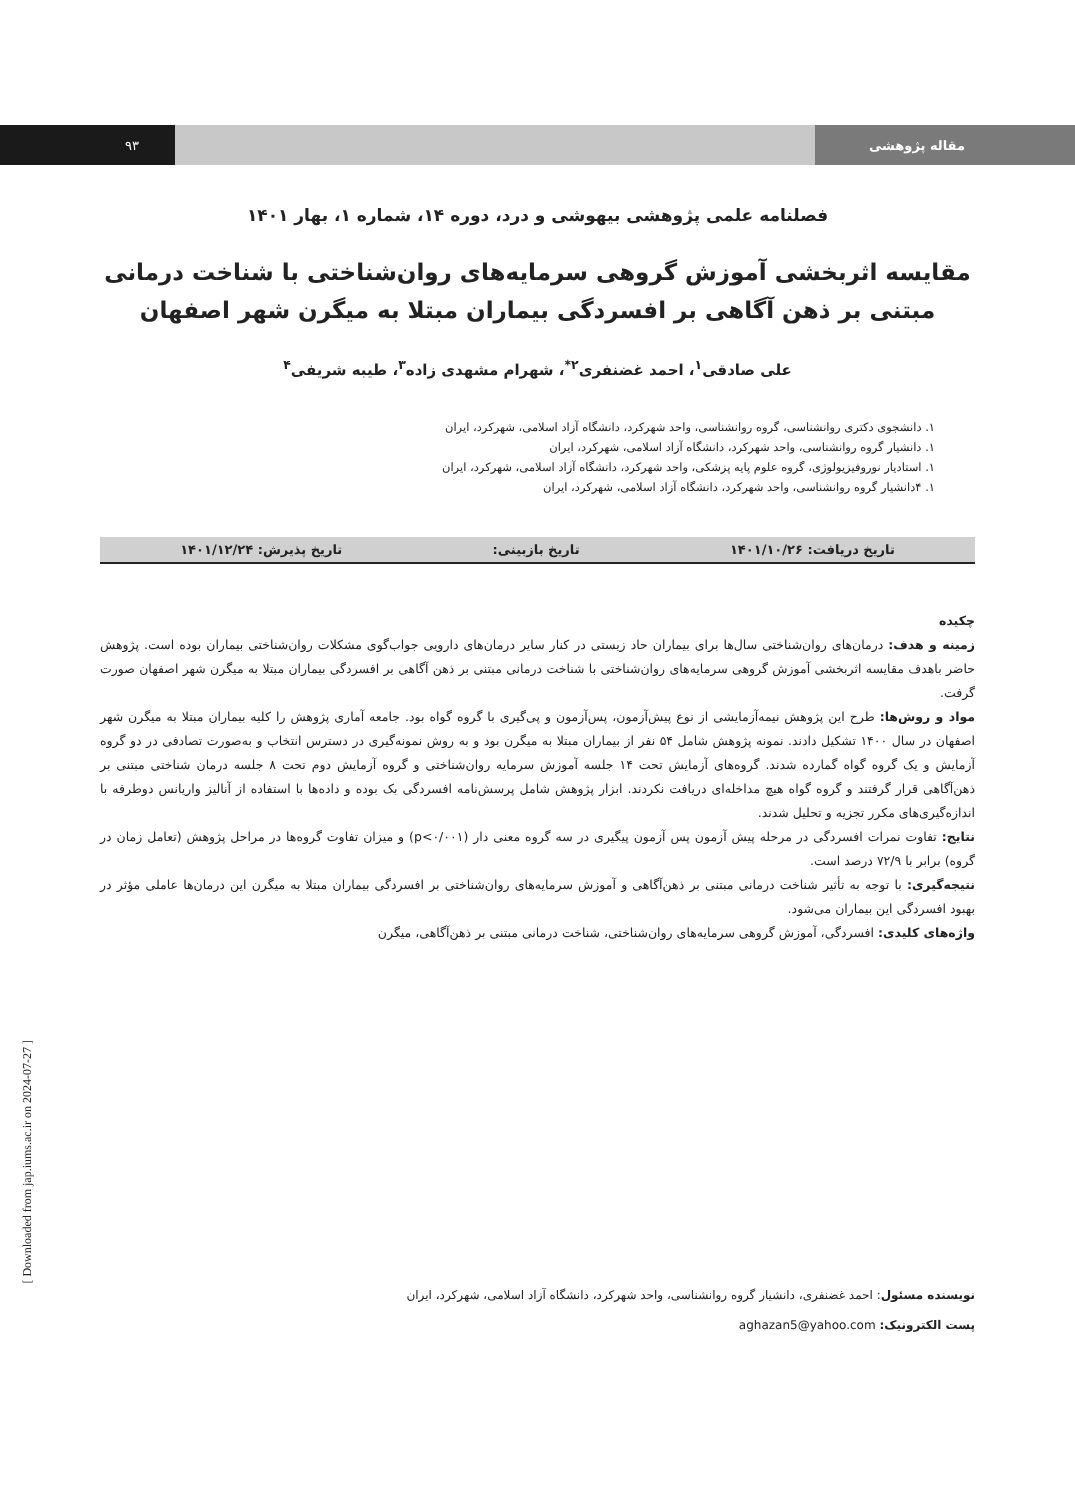۹۳ مقاله پژوهشی
فصلنامه علمی پژوهشی بیهوشی و درد، دوره ۱۴، شماره ۱، بهار ۱۴۰۱
مقایسه اثربخشی آموزش گروهی سرمایه‌های روان‌شناختی با شناخت درمانی مبتنی بر ذهن آگاهی بر افسردگی بیماران مبتلا به میگرن شهر اصفهان
علی صادقی<sup>۱</sup>، احمد غضنفری<sup>۲*</sup>، شهرام مشهدی زاده<sup>۳</sup>، طیبه شریفی<sup>۴</sup>
۱. دانشجوی دکتری روانشناسی، گروه روانشناسی، واحد شهرکرد، دانشگاه آزاد اسلامی، شهرکرد، ایران
۱. دانشیار گروه روانشناسی، واحد شهرکرد، دانشگاه آزاد اسلامی، شهرکرد، ایران
۱. استادیار نوروفیزیولوژی، گروه علوم پایه پزشکی، واحد شهرکرد، دانشگاه آزاد اسلامی، شهرکرد، ایران
۱. ۴دانشیار گروه روانشناسی، واحد شهرکرد، دانشگاه آزاد اسلامی، شهرکرد، ایران
تاریخ دریافت: ۱۴۰۱/۱۰/۲۶ تاریخ بازبینی: تاریخ پذیرش: ۱۴۰۱/۱۲/۲۴
چکیده
زمینه و هدف: درمان‌های روان‌شناختی سال‌ها برای بیماران حاد زیستی در کنار سایر درمان‌های دارویی جواب‌گوی مشکلات روان‌شناختی بیماران بوده است. پژوهش حاضر باهدف مقایسه اثربخشی آموزش گروهی سرمایه‌های روان‌شناختی با شناخت درمانی مبتنی بر ذهن آگاهی بر افسردگی بیماران مبتلا به میگرن شهر اصفهان صورت گرفت.
مواد و روش‌ها: طرح این پژوهش نیمه‌آزمایشی از نوع پیش‌آزمون، پس‌آزمون و پی‌گیری با گروه گواه بود. جامعه آماری پژوهش را کلیه بیماران مبتلا به میگرن شهر اصفهان در سال ۱۴۰۰ تشکیل دادند. نمونه پژوهش شامل ۵۴ نفر از بیماران مبتلا به میگرن بود و به روش نمونه‌گیری در دسترس انتخاب و به‌صورت تصادفی در دو گروه آزمایش و یک گروه گواه گمارده شدند. گروه‌های آزمایش تحت ۱۴ جلسه آموزش سرمایه روان‌شناختی و گروه آزمایش دوم تحت ۸ جلسه درمان شناختی مبتنی بر ذهن‌آگاهی قرار گرفتند و گروه گواه هیچ مداخله‌ای دریافت نکردند. ابزار پژوهش شامل پرسش‌نامه افسردگی بک بوده و داده‌ها با استفاده از آنالیز واریانس دوطرفه با اندازه‌گیری‌های مکرر تجزیه و تحلیل شدند.
نتایج: تفاوت نمرات افسردگی در مرحله پیش آزمون پس آزمون پیگیری در سه گروه معنی دار (p<۰/۰۰۱) و میزان تفاوت گروه‌ها در مراحل پژوهش (تعامل زمان در گروه) برابر با ۷۲/۹ درصد است.
نتیجه‌گیری: با توجه به تأثیر شناخت درمانی مبتنی بر ذهن‌آگاهی و آموزش سرمایه‌های روان‌شناختی بر افسردگی بیماران مبتلا به میگرن این درمان‌ها عاملی مؤثر در بهبود افسردگی این بیماران می‌شود.
واژه‌های کلیدی: افسردگی، آموزش گروهی سرمایه‌های روان‌شناختی، شناخت درمانی مبتنی بر ذهن‌آگاهی، میگرن
نویسنده مسئول: احمد غضنفری، دانشیار گروه روانشناسی، واحد شهرکرد، دانشگاه آزاد اسلامی، شهرکرد، ایران
پست الکترونیک: aghazan5@yahoo.com
[ Downloaded from jap.iums.ac.ir on 2024-07-27 ]